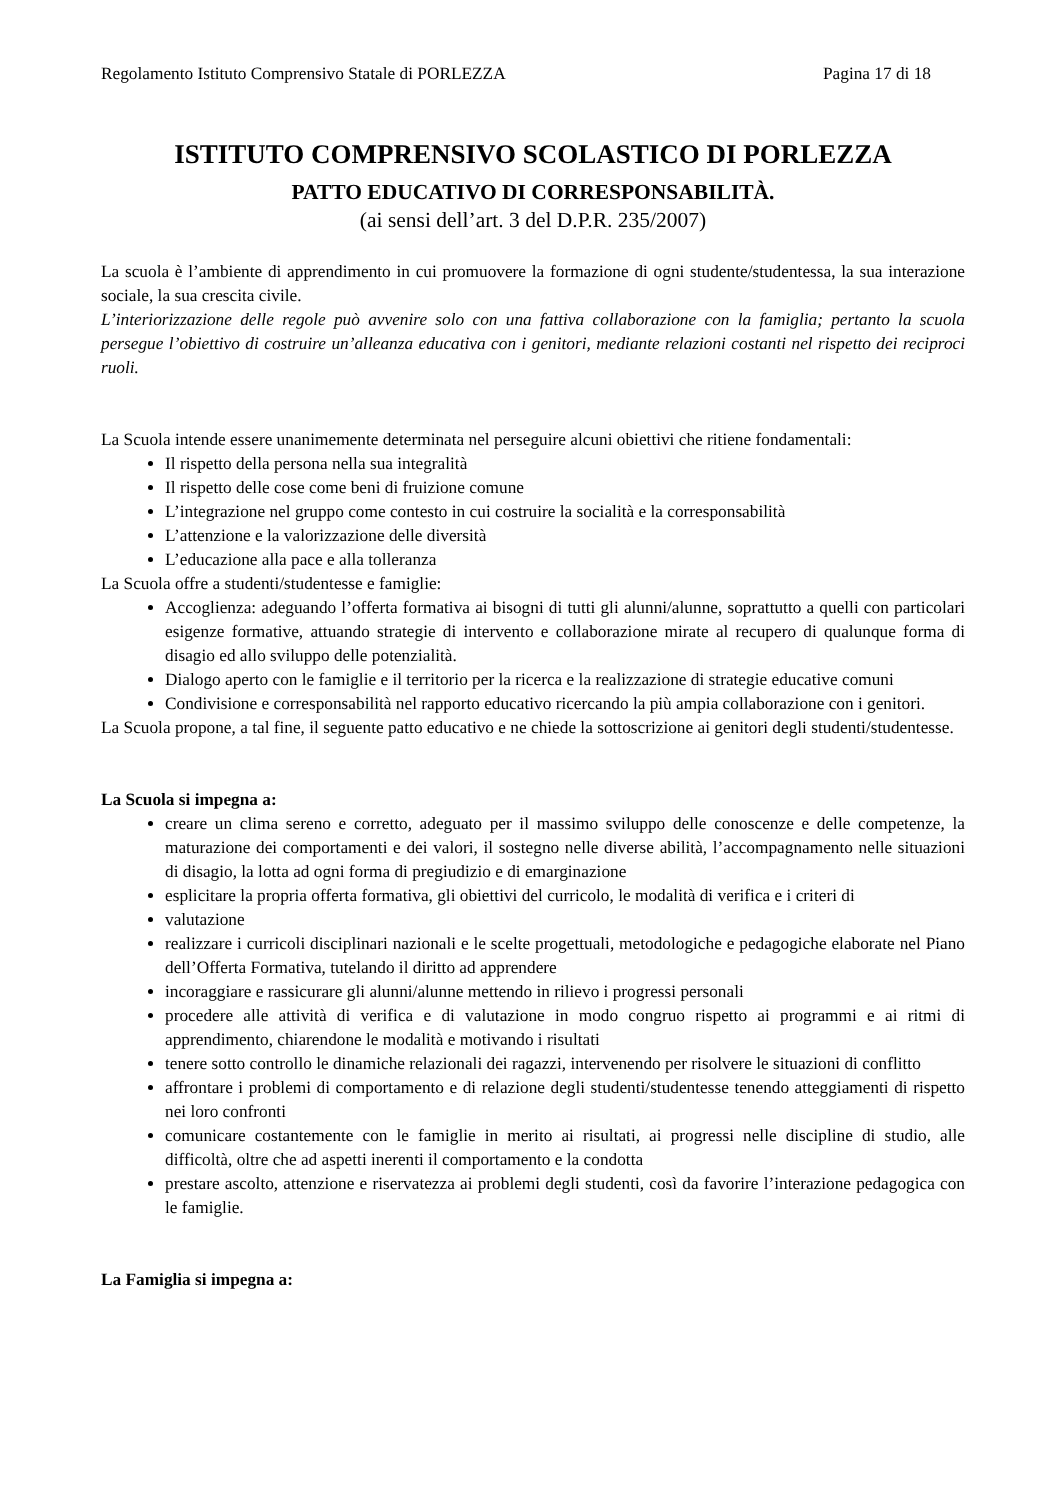Regolamento Istituto Comprensivo Statale di PORLEZZA Pagina 17 di 18
ISTITUTO COMPRENSIVO SCOLASTICO DI PORLEZZA
PATTO EDUCATIVO DI CORRESPONSABILITÀ.
(ai sensi dell’art. 3 del D.P.R. 235/2007)
La scuola è l’ambiente di apprendimento in cui promuovere la formazione di ogni studente/studentessa, la sua interazione sociale, la sua crescita civile.
L’interiorizzazione delle regole può avvenire solo con una fattiva collaborazione con la famiglia; pertanto la scuola persegue l’obiettivo di costruire un’alleanza educativa con i genitori, mediante relazioni costanti nel rispetto dei reciproci ruoli.
La Scuola intende essere unanimemente determinata nel perseguire alcuni obiettivi che ritiene fondamentali:
Il rispetto della persona nella sua integralità
Il rispetto delle cose come beni di fruizione comune
L’integrazione nel gruppo come contesto in cui costruire la socialità e la corresponsabilità
L’attenzione e la valorizzazione delle diversità
L’educazione alla pace e alla tolleranza
La Scuola offre a studenti/studentesse e famiglie:
Accoglienza: adeguando l’offerta formativa ai bisogni di tutti gli alunni/alunne, soprattutto a quelli con particolari esigenze formative, attuando strategie di intervento e collaborazione mirate al recupero di qualunque forma di disagio ed allo sviluppo delle potenzialità.
Dialogo aperto con le famiglie e il territorio per la ricerca e la realizzazione di strategie educative comuni
Condivisione e corresponsabilità nel rapporto educativo ricercando la più ampia collaborazione con i genitori.
La Scuola propone, a tal fine, il seguente patto educativo e ne chiede la sottoscrizione ai genitori degli studenti/studentesse.
La Scuola si impegna a:
creare un clima sereno e corretto, adeguato per il massimo sviluppo delle conoscenze e delle competenze, la maturazione dei comportamenti e dei valori, il sostegno nelle diverse abilità, l’accompagnamento nelle situazioni di disagio, la lotta ad ogni forma di pregiudizio e di emarginazione
esplicitare la propria offerta formativa, gli obiettivi del curricolo, le modalità di verifica e i criteri di
valutazione
realizzare i curricoli disciplinari nazionali e le scelte progettuali, metodologiche e pedagogiche elaborate nel Piano dell’Offerta Formativa, tutelando il diritto ad apprendere
incoraggiare e rassicurare gli alunni/alunne mettendo in rilievo i progressi personali
procedere alle attività di verifica e di valutazione in modo congruo rispetto ai programmi e ai ritmi di apprendimento, chiarendone le modalità e motivando i risultati
tenere sotto controllo le dinamiche relazionali dei ragazzi, intervenendo per risolvere le situazioni di conflitto
affrontare i problemi di comportamento e di relazione degli studenti/studentesse tenendo atteggiamenti di rispetto nei loro confronti
comunicare costantemente con le famiglie in merito ai risultati, ai progressi nelle discipline di studio, alle difficoltà, oltre che ad aspetti inerenti il comportamento e la condotta
prestare ascolto, attenzione e riservatezza ai problemi degli studenti, così da favorire l’interazione pedagogica con le famiglie.
La Famiglia si impegna a: